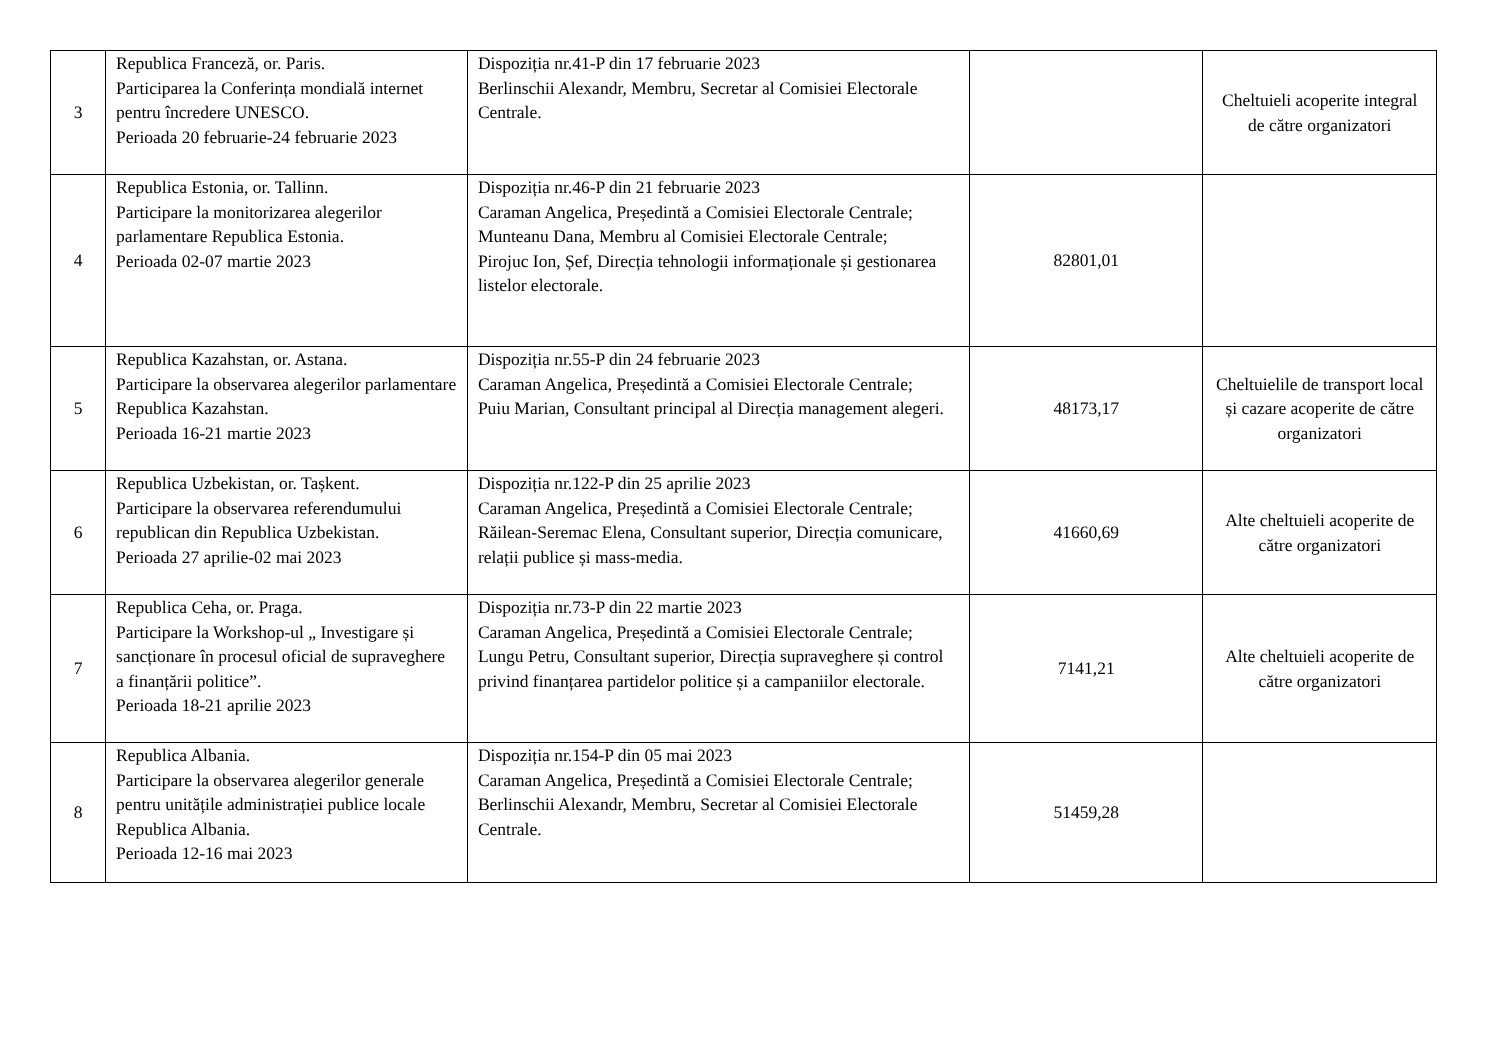| 3 | Republica Franceză, or. Paris. Participarea la Conferința mondială internet pentru încredere UNESCO. Perioada 20 februarie-24 februarie 2023 | Dispoziția nr.41-P din 17 februarie 2023 Berlinschii Alexandr, Membru, Secretar al Comisiei Electorale Centrale. | | Cheltuieli acoperite integral de către organizatori |
| 4 | Republica Estonia, or. Tallinn. Participare la monitorizarea alegerilor parlamentare Republica Estonia. Perioada 02-07 martie 2023 | Dispoziția nr.46-P din 21 februarie 2023 Caraman Angelica, Președintă a Comisiei Electorale Centrale; Munteanu Dana, Membru al Comisiei Electorale Centrale; Pirojuc Ion, Șef, Direcția tehnologii informaționale și gestionarea listelor electorale. | 82801,01 | |
| 5 | Republica Kazahstan, or. Astana. Participare la observarea alegerilor parlamentare Republica Kazahstan. Perioada 16-21 martie 2023 | Dispoziția nr.55-P din 24 februarie 2023 Caraman Angelica, Președintă a Comisiei Electorale Centrale; Puiu Marian, Consultant principal al Direcția management alegeri. | 48173,17 | Cheltuielile de transport local și cazare acoperite de către organizatori |
| 6 | Republica Uzbekistan, or. Tașkent. Participare la observarea referendumului republican din Republica Uzbekistan. Perioada 27 aprilie-02 mai 2023 | Dispoziția nr.122-P din 25 aprilie 2023 Caraman Angelica, Președintă a Comisiei Electorale Centrale; Răilean-Seremac Elena, Consultant superior, Direcția comunicare, relații publice și mass-media. | 41660,69 | Alte cheltuieli acoperite de către organizatori |
| 7 | Republica Ceha, or. Praga. Participare la Workshop-ul „ Investigare și sancționare în procesul oficial de supraveghere a finanțării politice”. Perioada 18-21 aprilie 2023 | Dispoziția nr.73-P din 22 martie 2023 Caraman Angelica, Președintă a Comisiei Electorale Centrale; Lungu Petru, Consultant superior, Direcția supraveghere și control privind finanțarea partidelor politice și a campaniilor electorale. | 7141,21 | Alte cheltuieli acoperite de către organizatori |
| 8 | Republica Albania. Participare la observarea alegerilor generale pentru unitățile administrației publice locale Republica Albania. Perioada 12-16 mai 2023 | Dispoziția nr.154-P din 05 mai 2023 Caraman Angelica, Președintă a Comisiei Electorale Centrale; Berlinschii Alexandr, Membru, Secretar al Comisiei Electorale Centrale. | 51459,28 | |